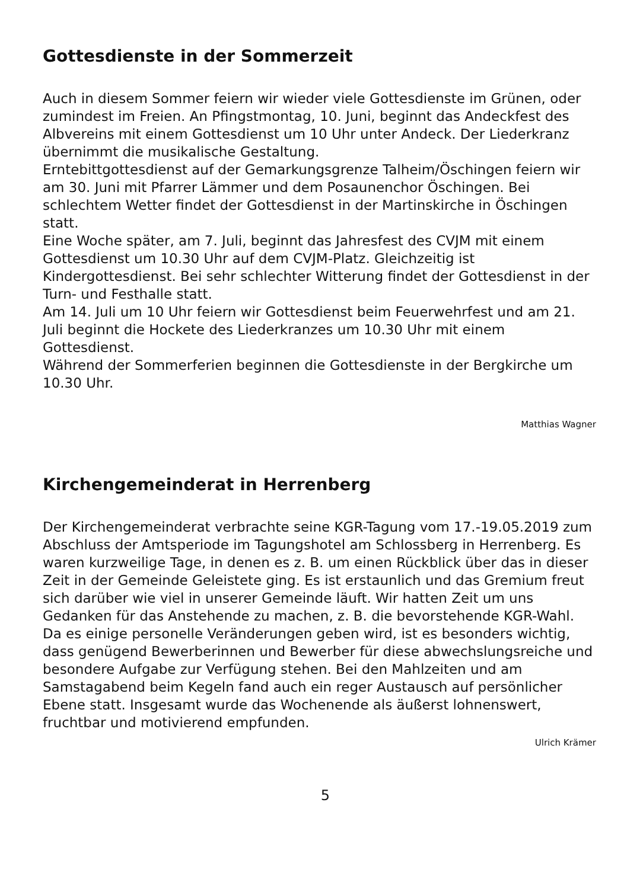Gottesdienste in der Sommerzeit
Auch in diesem Sommer feiern wir wieder viele Gottesdienste im Grünen, oder zumindest im Freien. An Pfingstmontag, 10. Juni, beginnt das Andeckfest des Albvereins mit einem Gottesdienst um 10 Uhr unter Andeck. Der Liederkranz übernimmt die musikalische Gestaltung.
Erntebittgottesdienst auf der Gemarkungsgrenze Talheim/Öschingen feiern wir am 30. Juni mit Pfarrer Lämmer und dem Posaunenchor Öschingen. Bei schlechtem Wetter findet der Gottesdienst in der Martinskirche in Öschingen statt.
Eine Woche später, am 7. Juli, beginnt das Jahresfest des CVJM mit einem Gottesdienst um 10.30 Uhr auf dem CVJM-Platz. Gleichzeitig ist Kindergottesdienst. Bei sehr schlechter Witterung findet der Gottesdienst in der Turn- und Festhalle statt.
Am 14. Juli um 10 Uhr feiern wir Gottesdienst beim Feuerwehrfest und am 21. Juli beginnt die Hockete des Liederkranzes um 10.30 Uhr mit einem Gottesdienst.
Während der Sommerferien beginnen die Gottesdienste in der Bergkirche um 10.30 Uhr.
Matthias Wagner
Kirchengemeinderat in Herrenberg
Der Kirchengemeinderat verbrachte seine KGR-Tagung vom 17.-19.05.2019 zum Abschluss der Amtsperiode im Tagungshotel am Schlossberg in Herrenberg. Es waren kurzweilige Tage, in denen es z. B. um einen Rückblick über das in dieser Zeit in der Gemeinde Geleistete ging. Es ist erstaunlich und das Gremium freut sich darüber wie viel in unserer Gemeinde läuft. Wir hatten Zeit um uns Gedanken für das Anstehende zu machen, z. B. die bevorstehende KGR-Wahl. Da es einige personelle Veränderungen geben wird, ist es besonders wichtig, dass genügend Bewerberinnen und Bewerber für diese abwechslungsreiche und besondere Aufgabe zur Verfügung stehen. Bei den Mahlzeiten und am Samstagabend beim Kegeln fand auch ein reger Austausch auf persönlicher Ebene statt. Insgesamt wurde das Wochenende als äußerst lohnenswert, fruchtbar und motivierend empfunden.
Ulrich Krämer
5